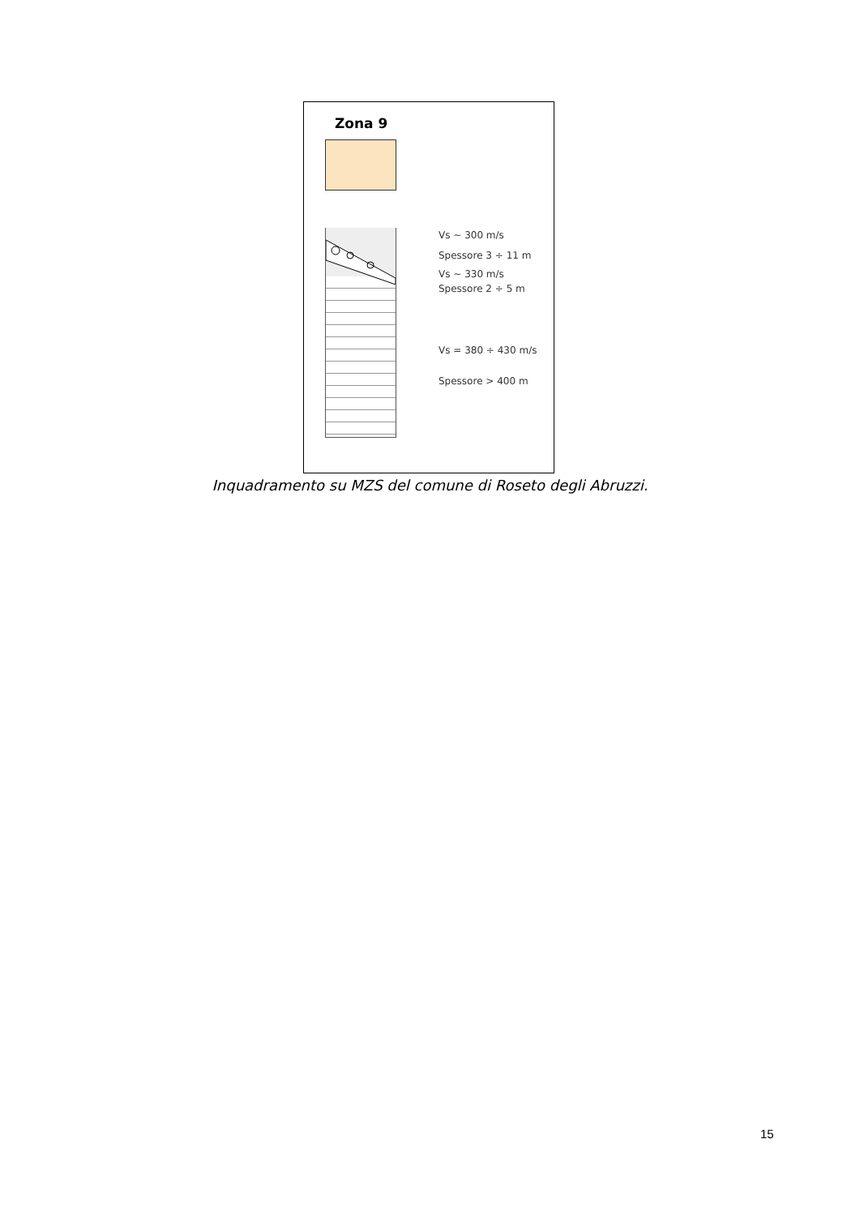Zona 9
Vs ~ 300 m/s
Spessore 3 ÷ 11 m
Vs ~ 330 m/s
Spessore 2 ÷ 5 m
Vs = 380 ÷ 430 m/s
Spessore > 400 m
Inquadramento su MZS del comune di Roseto degli Abruzzi.
15